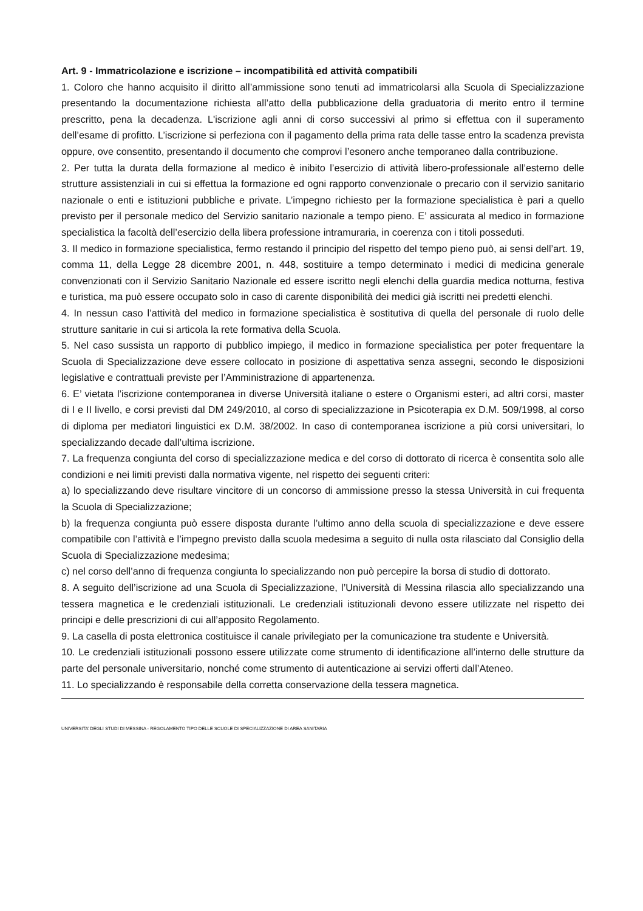Art. 9 - Immatricolazione e iscrizione – incompatibilità ed attività compatibili
1. Coloro che hanno acquisito il diritto all’ammissione sono tenuti ad immatricolarsi alla Scuola di Specializzazione presentando la documentazione richiesta all’atto della pubblicazione della graduatoria di merito entro il termine prescritto, pena la decadenza. L'iscrizione agli anni di corso successivi al primo si effettua con il superamento dell’esame di profitto. L’iscrizione si perfeziona con il pagamento della prima rata delle tasse entro la scadenza prevista oppure, ove consentito, presentando il documento che comprovi l’esonero anche temporaneo dalla contribuzione.
2. Per tutta la durata della formazione al medico è inibito l’esercizio di attività libero-professionale all’esterno delle strutture assistenziali in cui si effettua la formazione ed ogni rapporto convenzionale o precario con il servizio sanitario nazionale o enti e istituzioni pubbliche e private. L’impegno richiesto per la formazione specialistica è pari a quello previsto per il personale medico del Servizio sanitario nazionale a tempo pieno. E’ assicurata al medico in formazione specialistica la facoltà dell’esercizio della libera professione intramuraria, in coerenza con i titoli posseduti.
3. Il medico in formazione specialistica, fermo restando il principio del rispetto del tempo pieno può, ai sensi dell’art. 19, comma 11, della Legge 28 dicembre 2001, n. 448, sostituire a tempo determinato i medici di medicina generale convenzionati con il Servizio Sanitario Nazionale ed essere iscritto negli elenchi della guardia medica notturna, festiva e turistica, ma può essere occupato solo in caso di carente disponibilità dei medici già iscritti nei predetti elenchi.
4. In nessun caso l’attività del medico in formazione specialistica è sostitutiva di quella del personale di ruolo delle strutture sanitarie in cui si articola la rete formativa della Scuola.
5. Nel caso sussista un rapporto di pubblico impiego, il medico in formazione specialistica per poter frequentare la Scuola di Specializzazione deve essere collocato in posizione di aspettativa senza assegni, secondo le disposizioni legislative e contrattuali previste per l’Amministrazione di appartenenza.
6. E’ vietata l’iscrizione contemporanea in diverse Università italiane o estere o Organismi esteri, ad altri corsi, master di I e II livello, e corsi previsti dal DM 249/2010, al corso di specializzazione in Psicoterapia ex D.M. 509/1998, al corso di diploma per mediatori linguistici ex D.M. 38/2002. In caso di contemporanea iscrizione a più corsi universitari, lo specializzando decade dall’ultima iscrizione.
7. La frequenza congiunta del corso di specializzazione medica e del corso di dottorato di ricerca è consentita solo alle condizioni e nei limiti previsti dalla normativa vigente, nel rispetto dei seguenti criteri:
a) lo specializzando deve risultare vincitore di un concorso di ammissione presso la stessa Università in cui frequenta la Scuola di Specializzazione;
b) la frequenza congiunta può essere disposta durante l’ultimo anno della scuola di specializzazione e deve essere compatibile con l’attività e l’impegno previsto dalla scuola medesima a seguito di nulla osta rilasciato dal Consiglio della Scuola di Specializzazione medesima;
c) nel corso dell’anno di frequenza congiunta lo specializzando non può percepire la borsa di studio di dottorato.
8. A seguito dell’iscrizione ad una Scuola di Specializzazione, l’Università di Messina rilascia allo specializzando una tessera magnetica e le credenziali istituzionali. Le credenziali istituzionali devono essere utilizzate nel rispetto dei principi e delle prescrizioni di cui all’apposito Regolamento.
9. La casella di posta elettronica costituisce il canale privilegiato per la comunicazione tra studente e Università.
10. Le credenziali istituzionali possono essere utilizzate come strumento di identificazione all’interno delle strutture da parte del personale universitario, nonché come strumento di autenticazione ai servizi offerti dall’Ateneo.
11. Lo specializzando è responsabile della corretta conservazione della tessera magnetica.
UNIVERSITA’ DEGLI STUDI DI MESSINA - REGOLAMENTO TIPO DELLE SCUOLE DI SPECIALIZZAZIONE DI AREA SANITARIA